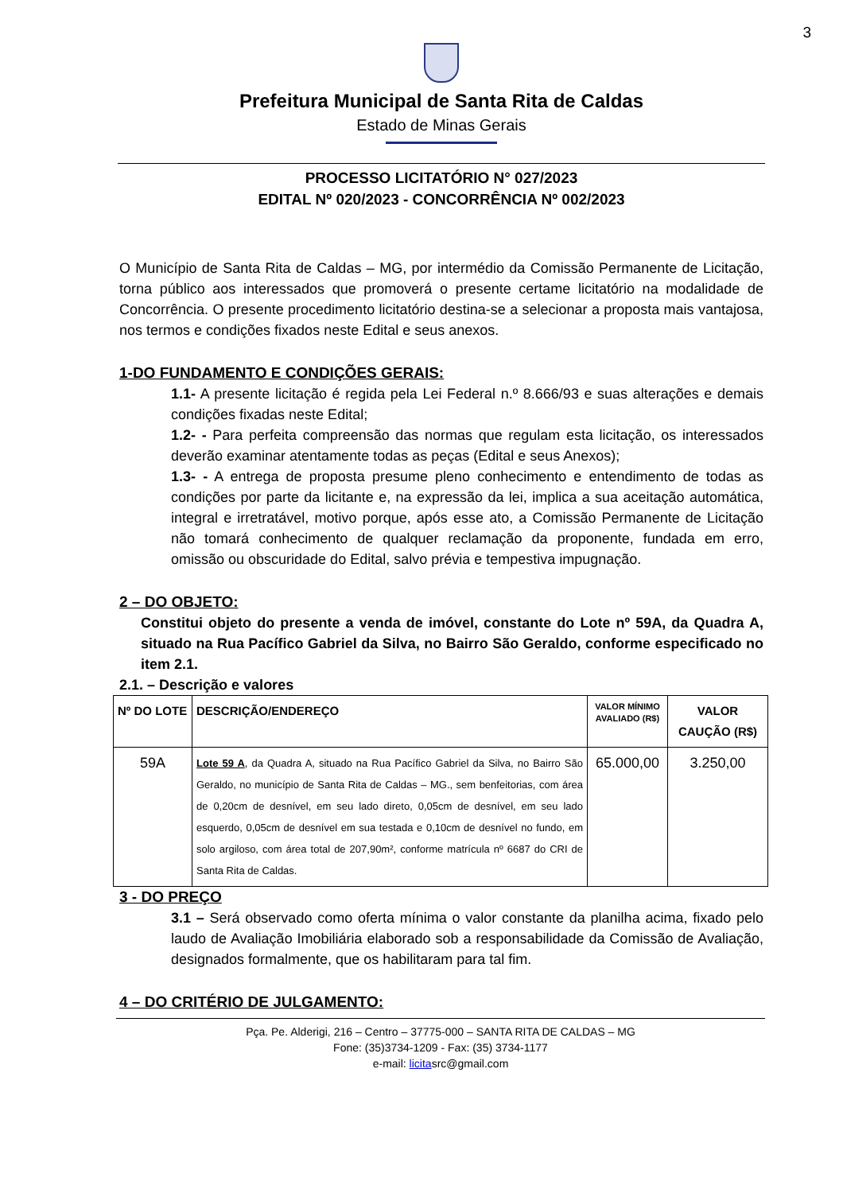3
Prefeitura Municipal de Santa Rita de Caldas
Estado de Minas Gerais
PROCESSO LICITATÓRIO N° 027/2023
EDITAL Nº 020/2023 - CONCORRÊNCIA Nº 002/2023
O Município de Santa Rita de Caldas – MG, por intermédio da Comissão Permanente de Licitação, torna público aos interessados que promoverá o presente certame licitatório na modalidade de Concorrência. O presente procedimento licitatório destina-se a selecionar a proposta mais vantajosa, nos termos e condições fixados neste Edital e seus anexos.
1-DO FUNDAMENTO E CONDIÇÕES GERAIS:
1.1- A presente licitação é regida pela Lei Federal n.º 8.666/93 e suas alterações e demais condições fixadas neste Edital;
1.2- - Para perfeita compreensão das normas que regulam esta licitação, os interessados deverão examinar atentamente todas as peças (Edital e seus Anexos);
1.3- - A entrega de proposta presume pleno conhecimento e entendimento de todas as condições por parte da licitante e, na expressão da lei, implica a sua aceitação automática, integral e irretratável, motivo porque, após esse ato, a Comissão Permanente de Licitação não tomará conhecimento de qualquer reclamação da proponente, fundada em erro, omissão ou obscuridade do Edital, salvo prévia e tempestiva impugnação.
2 – DO OBJETO:
Constitui objeto do presente a venda de imóvel, constante do Lote nº 59A, da Quadra A, situado na Rua Pacífico Gabriel da Silva, no Bairro São Geraldo, conforme especificado no item 2.1.
2.1. – Descrição e valores
| Nº DO LOTE | DESCRIÇÃO/ENDEREÇO | VALOR MÍNIMO AVALIADO (R$) | VALOR CAUÇÃO (R$) |
| --- | --- | --- | --- |
| 59A | Lote 59 A , da Quadra A, situado na Rua Pacífico Gabriel da Silva, no Bairro São Geraldo, no município de Santa Rita de Caldas – MG., sem benfeitorias, com área de 0,20cm de desnível, em seu lado direto, 0,05cm de desnível, em seu lado esquerdo, 0,05cm de desnível em sua testada e 0,10cm de desnível no fundo, em solo argiloso, com área total de 207,90m², conforme matrícula nº 6687 do CRI de Santa Rita de Caldas. | 65.000,00 | 3.250,00 |
3 - DO PREÇO
3.1 – Será observado como oferta mínima o valor constante da planilha acima, fixado pelo laudo de Avaliação Imobiliária elaborado sob a responsabilidade da Comissão de Avaliação, designados formalmente, que os habilitaram para tal fim.
4 – DO CRITÉRIO DE JULGAMENTO:
Pça. Pe. Alderigi, 216 – Centro – 37775-000 – SANTA RITA DE CALDAS – MG
Fone: (35)3734-1209 - Fax: (35) 3734-1177
e-mail: licitasrc@gmail.com